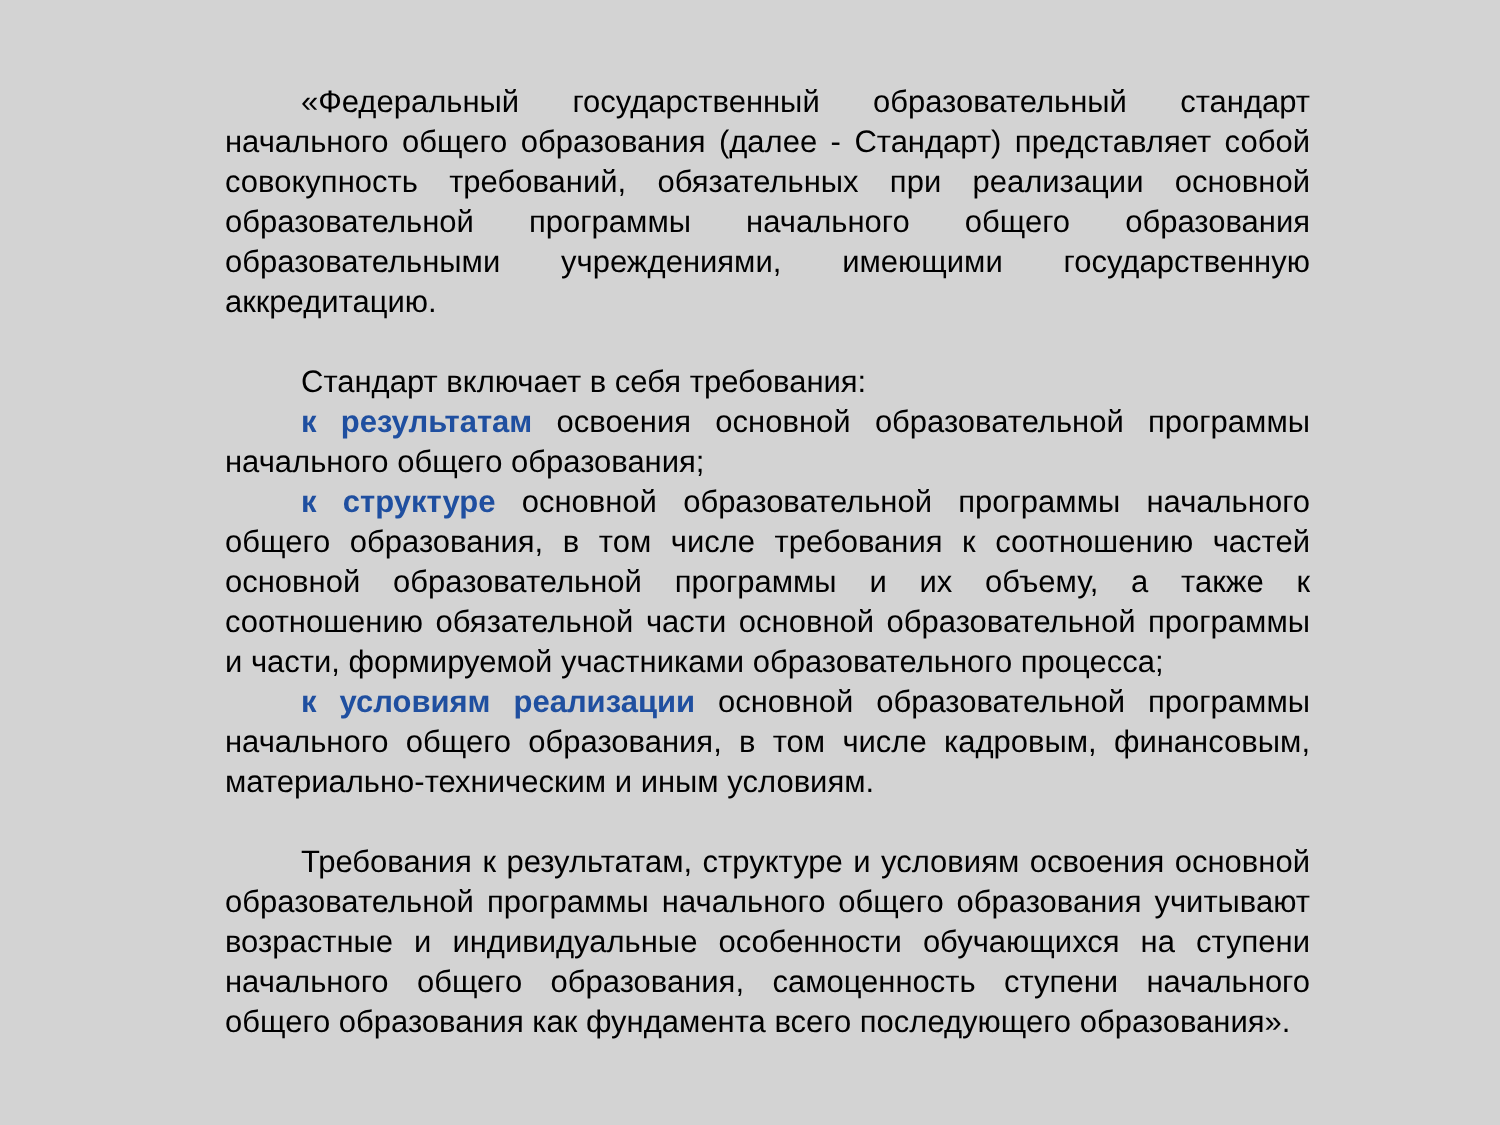«Федеральный государственный образовательный стандарт начального общего образования (далее - Стандарт) представляет собой совокупность требований, обязательных при реализации основной образовательной программы начального общего образования образовательными учреждениями, имеющими государственную аккредитацию.
Стандарт включает в себя требования:
к результатам освоения основной образовательной программы начального общего образования;
к структуре основной образовательной программы начального общего образования, в том числе требования к соотношению частей основной образовательной программы и их объему, а также к соотношению обязательной части основной образовательной программы и части, формируемой участниками образовательного процесса;
к условиям реализации основной образовательной программы начального общего образования, в том числе кадровым, финансовым, материально-техническим и иным условиям.
Требования к результатам, структуре и условиям освоения основной образовательной программы начального общего образования учитывают возрастные и индивидуальные особенности обучающихся на ступени начального общего образования, самоценность ступени начального общего образования как фундамента всего последующего образования».